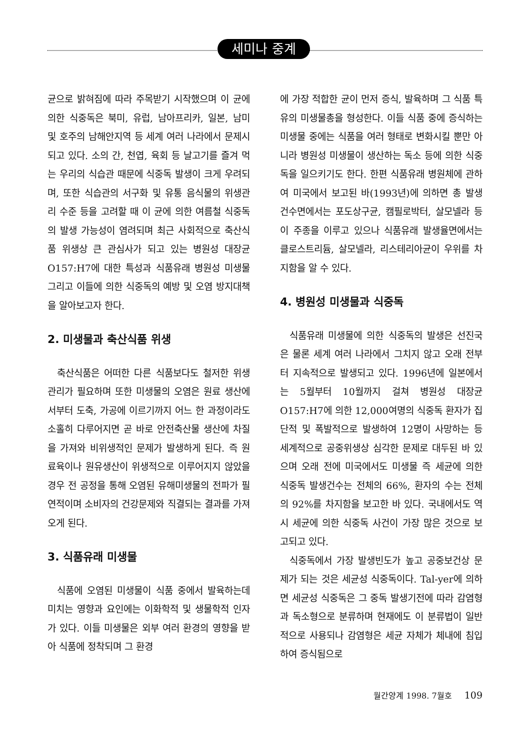세미나 중계
균으로 밝혀짐에 따라 주목받기 시작했으며 이 균에 의한 식중독은 북미, 유럽, 남아프리카, 일본, 남미 및 호주의 남해안지역 등 세계 여러 나라에서 문제시 되고 있다. 소의 간, 천엽, 육회 등 날고기를 즐겨 먹는 우리의 식습관 때문에 식중독 발생이 크게 우려되며, 또한 식습관의 서구화 및 유통 음식물의 위생관리 수준 등을 고려할 때 이 균에 의한 여름철 식중독의 발생 가능성이 염려되며 최근 사회적으로 축산식품 위생상 큰 관심사가 되고 있는 병원성 대장균 O157:H7에 대한 특성과 식품유래 병원성 미생물 그리고 이들에 의한 식중독의 예방 및 오염 방지대책을 알아보고자 한다.
2. 미생물과 축산식품 위생
축산식품은 어떠한 다른 식품보다도 철저한 위생관리가 필요하며 또한 미생물의 오염은 원료 생산에서부터 도축, 가공에 이르기까지 어느 한 과정이라도 소홀히 다루어지면 곧 바로 안전축산물 생산에 차질을 가져와 비위생적인 문제가 발생하게 된다. 즉 원료육이나 원유생산이 위생적으로 이루어지지 않았을 경우 전 공정을 통해 오염된 유해미생물의 전파가 필연적이며 소비자의 건강문제와 직결되는 결과를 가져오게 된다.
3. 식품유래 미생물
식품에 오염된 미생물이 식품 중에서 발육하는데 미치는 영향과 요인에는 이화학적 및 생물학적 인자가 있다. 이들 미생물은 외부 여러 환경의 영향을 받아 식품에 정착되며 그 환경
에 가장 적합한 균이 먼저 증식, 발육하며 그 식품 특유의 미생물총을 형성한다. 이들 식품 중에 증식하는 미생물 중에는 식품을 여러 형태로 변화시킬 뿐만 아니라 병원성 미생물이 생산하는 독소 등에 의한 식중독을 일으키기도 한다. 한편 식품유래 병원체에 관하여 미국에서 보고된 바(1993년)에 의하면 총 발생건수면에서는 포도상구균, 캠필로박터, 살모넬라 등이 주종을 이루고 있으나 식품유래 발생율면에서는 클로스트리듐, 살모넬라, 리스테리아균이 우위를 차지함을 알 수 있다.
4. 병원성 미생물과 식중독
식품유래 미생물에 의한 식중독의 발생은 선진국은 물론 세계 여러 나라에서 그치지 않고 오래 전부터 지속적으로 발생되고 있다. 1996년에 일본에서는 5월부터 10월까지 걸쳐 병원성 대장균 O157:H7에 의한 12,000여명의 식중독 환자가 집단적 및 폭발적으로 발생하여 12명이 사망하는 등 세계적으로 공중위생상 심각한 문제로 대두된 바 있으며 오래 전에 미국에서도 미생물 즉 세균에 의한 식중독 발생건수는 전체의 66%, 환자의 수는 전체의 92%를 차지함을 보고한 바 있다. 국내에서도 역시 세균에 의한 식중독 사건이 가장 많은 것으로 보고되고 있다.
식중독에서 가장 발생빈도가 높고 공중보건상 문제가 되는 것은 세균성 식중독이다. Tal-yer에 의하면 세균성 식중독은 그 중독 발생기전에 따라 감염형과 독소형으로 분류하며 현재에도 이 분류법이 일반적으로 사용되나 감염형은 세균 자체가 체내에 침입하여 증식됨으로
월간양계 1998. 7월호 109